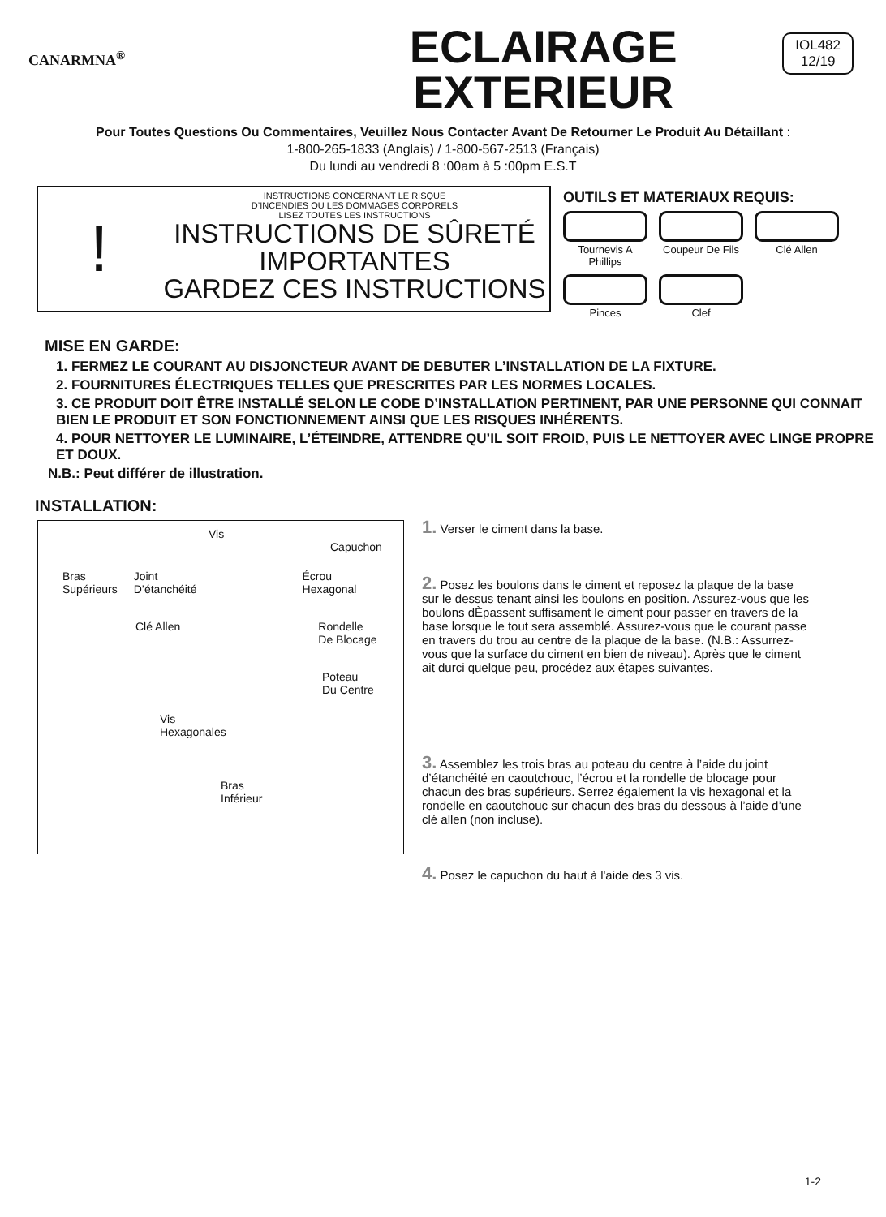CANARMNA<sup>®</sup>
ECLAIRAGE
EXTERIEUR
IOL482
12/19
Pour Toutes Questions Ou Commentaires, Veuillez Nous Contacter Avant De Retourner Le Produit Au Détaillant :
1-800-265-1833 (Anglais) / 1-800-567-2513 (Français)
Du lundi au vendredi 8 :00am à 5 :00pm E.S.T
!
INSTRUCTIONS CONCERNANT LE RISQUE
D’INCENDIES OU LES DOMMAGES CORPORELS
LISEZ TOUTES LES INSTRUCTIONS
INSTRUCTIONS DE SÛRETÉ
IMPORTANTES
GARDEZ CES INSTRUCTIONS
OUTILS ET MATERIAUX REQUIS:
Tournevis A Phillips
Coupeur De Fils
Clé Allen
Pinces
Clef
MISE EN GARDE:
1. FERMEZ LE COURANT AU DISJONCTEUR AVANT DE DEBUTER L’INSTALLATION DE LA FIXTURE.
2. FOURNITURES ÉLECTRIQUES TELLES QUE PRESCRITES PAR LES NORMES LOCALES.
3. CE PRODUIT DOIT ÊTRE INSTALLÉ SELON LE CODE D’INSTALLATION PERTINENT, PAR UNE PERSONNE QUI CONNAIT BIEN LE PRODUIT ET SON FONCTIONNEMENT AINSI QUE LES RISQUES INHÉRENTS.
4. POUR NETTOYER LE LUMINAIRE, L’ÉTEINDRE, ATTENDRE QU’IL SOIT FROID, PUIS LE NETTOYER AVEC LINGE PROPRE ET DOUX.
N.B.: Peut différer de illustration.
INSTALLATION:
Vis
Capuchon
Bras
Supérieurs Joint
D’étanchéité Écrou
Hexagonal
Clé Allen Rondelle
De Blocage
Poteau
Du Centre
Vis
Hexagonales
Bras
Inférieur
1. Verser le ciment dans la base.
2. Posez les boulons dans le ciment et reposez la plaque de la base sur le dessus tenant ainsi les boulons en position. Assurez-vous que les boulons dÈpassent suffisament le ciment pour passer en travers de la base lorsque le tout sera assemblé. Assurez-vous que le courant passe en travers du trou au centre de la plaque de la base. (N.B.: Assurrez-vous que la surface du ciment en bien de niveau). Après que le ciment ait durci quelque peu, procédez aux étapes suivantes.
3. Assemblez les trois bras au poteau du centre à l’aide du joint d’étanchéité en caoutchouc, l’écrou et la rondelle de blocage pour chacun des bras supérieurs. Serrez également la vis hexagonal et la rondelle en caoutchouc sur chacun des bras du dessous à l’aide d’une clé allen (non incluse).
4. Posez le capuchon du haut à l'aide des 3 vis.
1-2